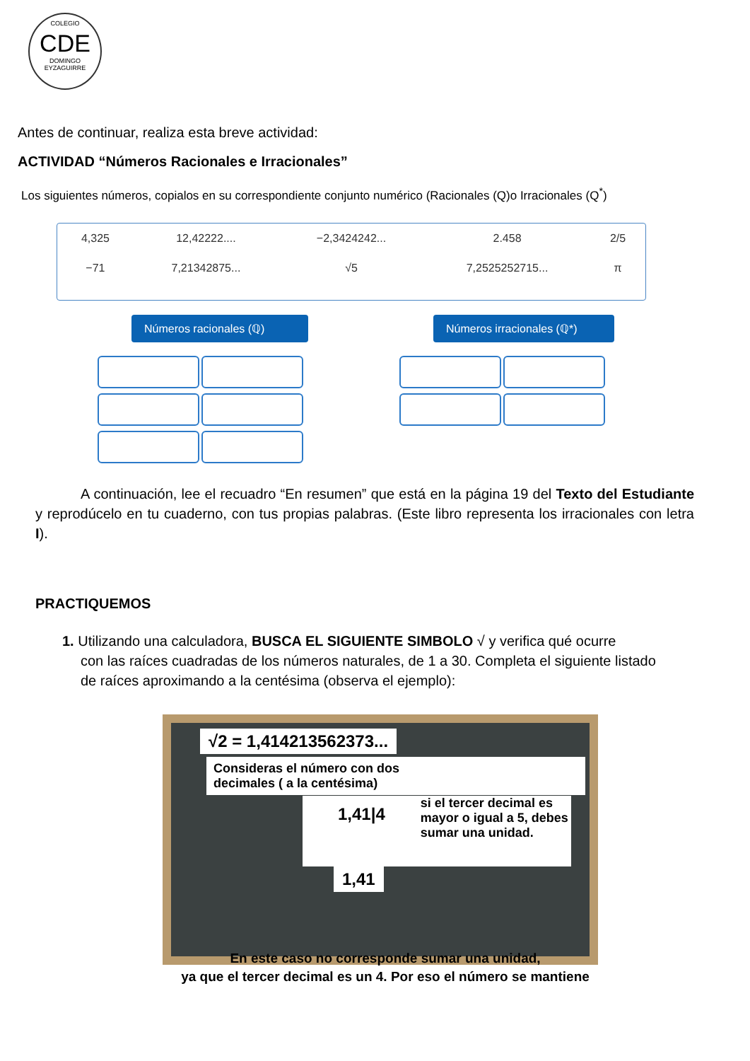COLEGIO
CDE
DOMINGO EYZAGUIRRE
Antes de continuar, realiza esta breve actividad:
ACTIVIDAD “Números Racionales e Irracionales”
Los siguientes números, copialos en su correspondiente conjunto numérico (Racionales (Q)o Irracionales (Q<sup>*</sup>)
| 4,325 | 12,42222.... | −2,3424242... | 2.458 | 2/5 |
| −71 | 7,21342875... | √5 | 7,2525252715... | π |
Números racionales (ℚ)
Números irracionales (ℚ*)
A continuación, lee el recuadro “En resumen” que está en la página 19 del Texto del Estudiante y reprodúcelo en tu cuaderno, con tus propias palabras. (Este libro representa los irracionales con letra I).
PRACTIQUEMOS
1. Utilizando una calculadora, BUSCA EL SIGUIENTE SIMBOLO √ y verifica qué ocurre
con las raíces cuadradas de los números naturales, de 1 a 30. Completa el siguiente listado
de raíces aproximando a la centésima (observa el ejemplo):
√2 = 1,414213562373...
Consideras el número con dos
decimales ( a la centésima)
1,41|4
si el tercer decimal es mayor o igual a 5, debes sumar una unidad.
1,41
En este caso no corresponde sumar una unidad,
ya que el tercer decimal es un 4. Por eso el número se mantiene